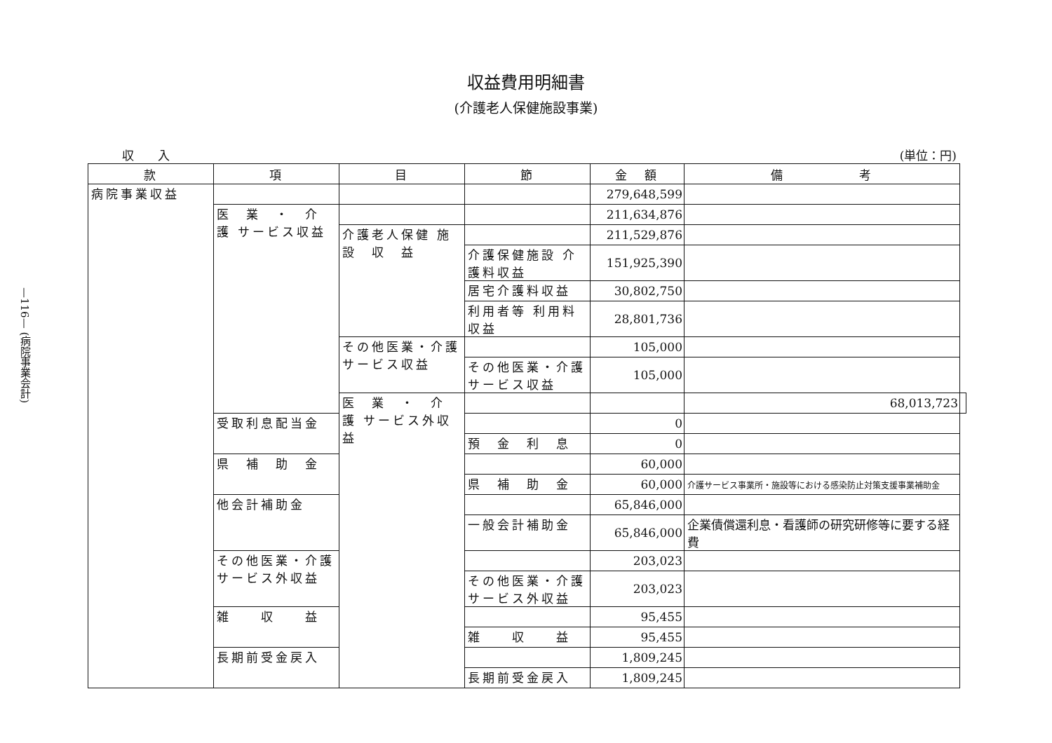—116— (病院事業会計)
収益費用明細書
(介護老人保健施設事業)
収　　入 (単位：円)
| 款 | 項 | 目 | 節 | 金 額 | 備 考 | |
| --- | --- | --- | --- | --- | --- | --- |
| 病院事業収益 | | | | 279,648,599 | | |
| | 医 業 ・ 介 護 サービス収益 | | | 211,634,876 | | |
| | | 介護老人保健 施 設 収 益 | | 211,529,876 | | |
| | | | 介護保健施設 介護料収益 | 151,925,390 | | |
| | | | 居宅介護料収益 | 30,802,750 | | |
| | | | 利用者等 利用料収益 | 28,801,736 | | |
| | | その他医業・介護 サービス収益 | | 105,000 | | |
| | | | その他医業・介護 サービス収益 | 105,000 | | |
| | | 医 業 ・ 介 護 サービス外収益 | | | 68,013,723 | |
| | 受取利息配当金 | | | 0 | | |
| | | | 預 金 利 息 | 0 | | |
| | 県 補 助 金 | | | 60,000 | | |
| | | | 県 補 助 金 | 60,000 | 介護サービス事業所・施設等における感染防止対策支援事業補助金 | |
| | 他会計補助金 | | | 65,846,000 | | |
| | | | 一般会計補助金 | 65,846,000 | 企業債償還利息・看護師の研究研修等に要する経費 | |
| | その他医業・介護 サービス外収益 | | | 203,023 | | |
| | | | その他医業・介護 サービス外収益 | 203,023 | | |
| | 雑 収 益 | | | 95,455 | | |
| | | | 雑 収 益 | 95,455 | | |
| | 長期前受金戻入 | | | 1,809,245 | | |
| | | | 長期前受金戻入 | 1,809,245 | | |